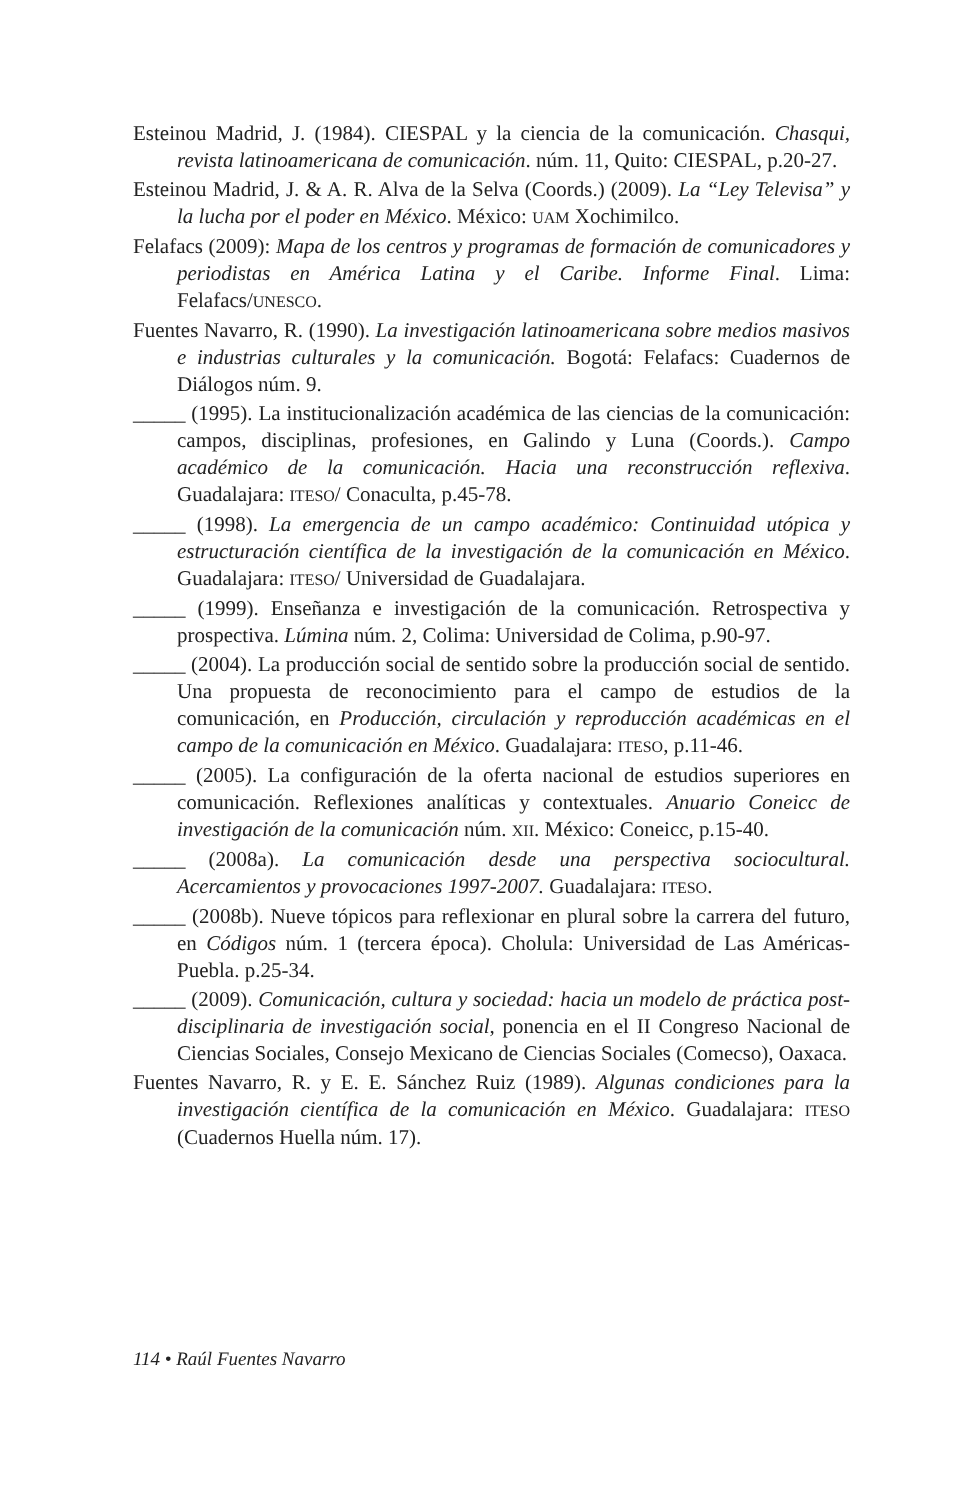Esteinou Madrid, J. (1984). CIESPAL y la ciencia de la comunicación. Chasqui, revista latinoamericana de comunicación. núm. 11, Quito: CIESPAL, p.20-27.
Esteinou Madrid, J. & A. R. Alva de la Selva (Coords.) (2009). La “Ley Televisa” y la lucha por el poder en México. México: UAM Xochimilco.
Felafacs (2009): Mapa de los centros y programas de formación de comunicadores y periodistas en América Latina y el Caribe. Informe Final. Lima: Felafacs/UNESCO.
Fuentes Navarro, R. (1990). La investigación latinoamericana sobre medios masivos e industrias culturales y la comunicación. Bogotá: Felafacs: Cuadernos de Diálogos núm. 9.
_____ (1995). La institucionalización académica de las ciencias de la comunicación: campos, disciplinas, profesiones, en Galindo y Luna (Coords.). Campo académico de la comunicación. Hacia una reconstrucción reflexiva. Guadalajara: ITESO/ Conaculta, p.45-78.
_____ (1998). La emergencia de un campo académico: Continuidad utópica y estructuración científica de la investigación de la comunicación en México. Guadalajara: ITESO/ Universidad de Guadalajara.
_____ (1999). Enseñanza e investigación de la comunicación. Retrospectiva y prospectiva. Lúmina núm. 2, Colima: Universidad de Colima, p.90-97.
_____ (2004). La producción social de sentido sobre la producción social de sentido. Una propuesta de reconocimiento para el campo de estudios de la comunicación, en Producción, circulación y reproducción académicas en el campo de la comunicación en México. Guadalajara: ITESO, p.11-46.
_____ (2005). La configuración de la oferta nacional de estudios superiores en comunicación. Reflexiones analíticas y contextuales. Anuario Coneicc de investigación de la comunicación núm. XII. México: Coneicc, p.15-40.
_____ (2008a). La comunicación desde una perspectiva sociocultural. Acercamientos y provocaciones 1997-2007. Guadalajara: ITESO.
_____ (2008b). Nueve tópicos para reflexionar en plural sobre la carrera del futuro, en Códigos núm. 1 (tercera época). Cholula: Universidad de Las Américas-Puebla. p.25-34.
_____ (2009). Comunicación, cultura y sociedad: hacia un modelo de práctica post-disciplinaria de investigación social, ponencia en el II Congreso Nacional de Ciencias Sociales, Consejo Mexicano de Ciencias Sociales (Comecso), Oaxaca.
Fuentes Navarro, R. y E. E. Sánchez Ruiz (1989). Algunas condiciones para la investigación científica de la comunicación en México. Guadalajara: ITESO (Cuadernos Huella núm. 17).
114 • Raúl Fuentes Navarro